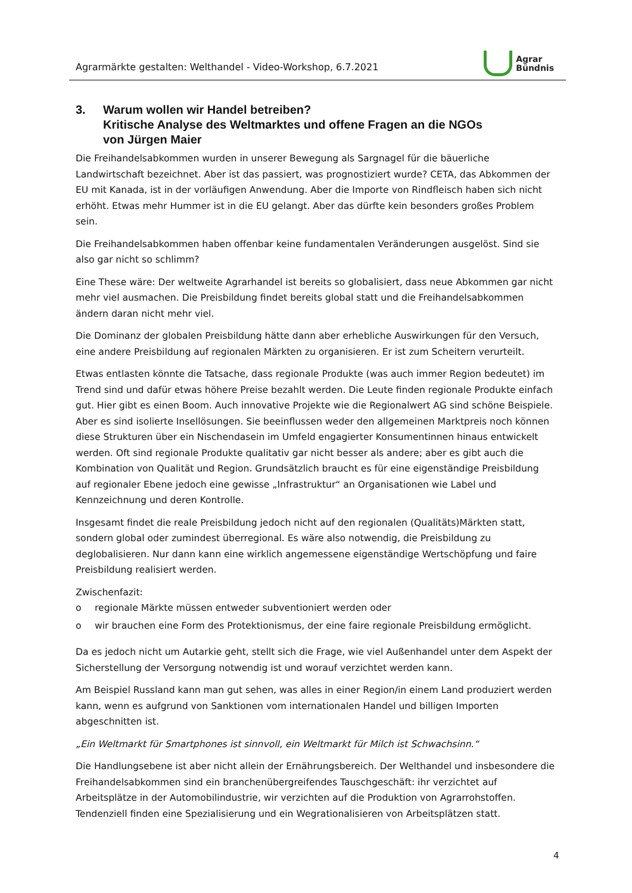Agrarmärkte gestalten: Welthandel - Video-Workshop, 6.7.2021
Agrar
Bündnis
3. Warum wollen wir Handel betreiben?
Kritische Analyse des Weltmarktes und offene Fragen an die NGOs
von Jürgen Maier
Die Freihandelsabkommen wurden in unserer Bewegung als Sargnagel für die bäuerliche Landwirtschaft bezeichnet. Aber ist das passiert, was prognostiziert wurde? CETA, das Abkommen der EU mit Kanada, ist in der vorläufigen Anwendung. Aber die Importe von Rindfleisch haben sich nicht erhöht. Etwas mehr Hummer ist in die EU gelangt. Aber das dürfte kein besonders großes Problem sein.
Die Freihandelsabkommen haben offenbar keine fundamentalen Veränderungen ausgelöst. Sind sie also gar nicht so schlimm?
Eine These wäre: Der weltweite Agrarhandel ist bereits so globalisiert, dass neue Abkommen gar nicht mehr viel ausmachen. Die Preisbildung findet bereits global statt und die Freihandelsabkommen ändern daran nicht mehr viel.
Die Dominanz der globalen Preisbildung hätte dann aber erhebliche Auswirkungen für den Versuch, eine andere Preisbildung auf regionalen Märkten zu organisieren. Er ist zum Scheitern verurteilt.
Etwas entlasten könnte die Tatsache, dass regionale Produkte (was auch immer Region bedeutet) im Trend sind und dafür etwas höhere Preise bezahlt werden. Die Leute finden regionale Produkte einfach gut. Hier gibt es einen Boom. Auch innovative Projekte wie die Regionalwert AG sind schöne Beispiele. Aber es sind isolierte Insellösungen. Sie beeinflussen weder den allgemeinen Marktpreis noch können diese Strukturen über ein Nischendasein im Umfeld engagierter Konsumentinnen hinaus entwickelt werden. Oft sind regionale Produkte qualitativ gar nicht besser als andere; aber es gibt auch die Kombination von Qualität und Region. Grundsätzlich braucht es für eine eigenständige Preisbildung auf regionaler Ebene jedoch eine gewisse „Infrastruktur“ an Organisationen wie Label und Kennzeichnung und deren Kontrolle.
Insgesamt findet die reale Preisbildung jedoch nicht auf den regionalen (Qualitäts)Märkten statt, sondern global oder zumindest überregional. Es wäre also notwendig, die Preisbildung zu deglobalisieren. Nur dann kann eine wirklich angemessene eigenständige Wertschöpfung und faire Preisbildung realisiert werden.
Zwischenfazit:
o regionale Märkte müssen entweder subventioniert werden oder
o wir brauchen eine Form des Protektionismus, der eine faire regionale Preisbildung ermöglicht.
Da es jedoch nicht um Autarkie geht, stellt sich die Frage, wie viel Außenhandel unter dem Aspekt der Sicherstellung der Versorgung notwendig ist und worauf verzichtet werden kann.
Am Beispiel Russland kann man gut sehen, was alles in einer Region/in einem Land produziert werden kann, wenn es aufgrund von Sanktionen vom internationalen Handel und billigen Importen abgeschnitten ist.
„Ein Weltmarkt für Smartphones ist sinnvoll, ein Weltmarkt für Milch ist Schwachsinn.“
Die Handlungsebene ist aber nicht allein der Ernährungsbereich. Der Welthandel und insbesondere die Freihandelsabkommen sind ein branchenübergreifendes Tauschgeschäft: ihr verzichtet auf Arbeitsplätze in der Automobilindustrie, wir verzichten auf die Produktion von Agrarrohstoffen. Tendenziell finden eine Spezialisierung und ein Wegrationalisieren von Arbeitsplätzen statt.
4